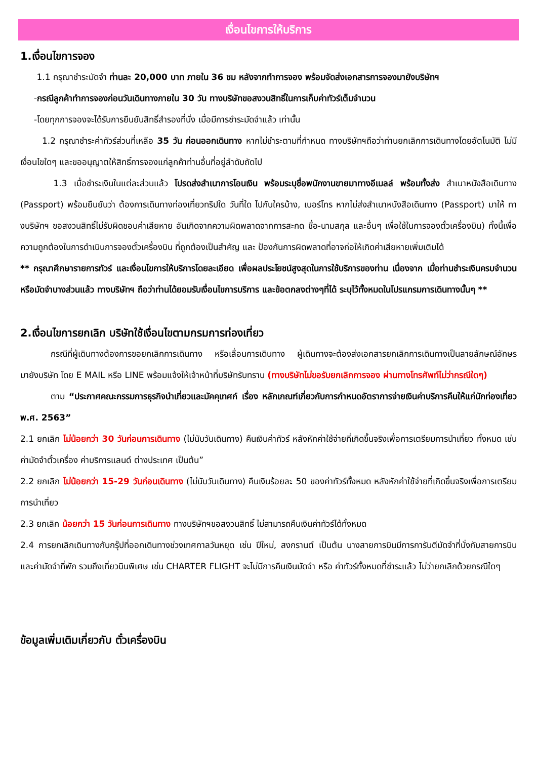เงื่อนไขการให้บริการ
1.เงื่อนไขการจอง
1.1 กรุณาชำระมัดจำ ท่านละ 20,000 บาท ภายใน 36 ชม หลังจากทำการจอง พร้อมจัดส่งเอกสารการจองมายังบริษัทฯ
-กรณีลูกค้าทำการจองก่อนวันเดินทางภายใน 30 วัน ทางบริษัทขอสงวนสิทธิ์ในการเก็บค่าทัวร์เต็มจำนวน
-โดยทุกการจองจะได้รับการยืนยันสิทธิ์สำรองที่นั่ง เมื่อมีการชำระมัดจำแล้ว เท่านั้น
1.2 กรุณาชำระค่าทัวร์ส่วนที่เหลือ 35 วัน ก่อนออกเดินทาง หากไม่ชำระตามที่กำหนด ทางบริษัทฯถือว่าท่านยกเลิกการเดินทางโดยอัตโนมัติ ไม่มีเงื่อนไขใดๆ และขออนุญาตให้สิทธิ์การจองแก่ลูกค้าท่านอื่นที่อยู่ลำดับถัดไป
1.3 เมื่อชำระเงินในแต่ละส่วนแล้ว โปรดส่งสำเนาการโอนเงิน พร้อมระบุชื่อพนักงานขายมาทางอีเมลล์ พร้อมทั้งส่ง สำเนาหนังสือเดินทาง (Passport) พร้อมยืนยันว่า ต้องการเดินทางท่องเที่ยวทริปใด วันที่ใด ไปกับใครบ้าง, เบอร์โทร หากไม่ส่งสำเนาหนังสือเดินทาง (Passport) มาให้ ทางบริษัทฯ ขอสงวนสิทธิ์ไม่รับผิดชอบค่าเสียหาย อันเกิดจากความผิดพลาดจากการสะกด ชื่อ-นามสกุล และอื่นๆ เพื่อใช้ในการจองตั๋วเครื่องบิน) ทั้งนี้เพื่อความถูกต้องในการดำเนินการจองตั๋วเครื่องบิน ที่ถูกต้องเป็นสำคัญ และ ป้องกันการผิดพลาดที่อาจก่อให้เกิดค่าเสียหายเพิ่มเติมได้
** กรุณาศึกษารายการทัวร์ และเงื่อนไขการให้บริการโดยละเอียด เพื่อผลประโยชน์สูงสุดในการใช้บริการของท่าน เนื่องจาก เมื่อท่านชำระเงินครบจำนวนหรือมัดจำบางส่วนแล้ว ทางบริษัทฯ ถือว่าท่านได้ยอมรับเงื่อนไขการบริการ และข้อตกลงต่างๆที่ได้ ระบุไว้ทั้งหมดในโปรแกรมการเดินทางนั้นๆ **
2.เงื่อนไขการยกเลิก บริษัทใช้เงื่อนไขตามกรมการท่องเที่ยว
กรณีที่ผู้เดินทางต้องการขอยกเลิกการเดินทาง หรือเลื่อนการเดินทาง ผู้เดินทางจะต้องส่งเอกสารยกเลิกการเดินทางเป็นลายลักษณ์อักษร มายังบริษัท โดย E MAIL หรือ LINE พร้อมแจ้งให้เจ้าหน้าที่บริษัทรับทราบ (ทางบริษัทไม่ขอรับยกเลิกการจอง ผ่านทางโทรศัพท์ไม่ว่ากรณีใดๆ)
ตาม “ประกาศคณะกรรมการธุรกิจนำเที่ยวและมัคคุเทศก์ เรื่อง หลักเกณฑ์เกี่ยวกับการกำหนดอัตราการจ่ายเงินค่าบริการคืนให้แก่นักท่องเที่ยว พ.ศ. 2563”
2.1 ยกเลิก ไม่น้อยกว่า 30 วันก่อนการเดินทาง (ไม่นับวันเดินทาง) คืนเงินค่าทัวร์ หลังหักค่าใช้จ่ายที่เกิดขึ้นจริงเพื่อการเตรียมการนำเที่ยว ทั้งหมด เช่น ค่ามัดจำตั๋วเครื่อง ค่าบริการแลนด์ ต่างประเทศ เป็นต้น”
2.2 ยกเลิก ไม่น้อยกว่า 15-29 วันก่อนเดินทาง (ไม่นับวันเดินทาง) คืนเงินร้อยละ 50 ของค่าทัวร์ทั้งหมด หลังหักค่าใช้จ่ายที่เกิดขึ้นจริงเพื่อการเตรียมการนำเที่ยว
2.3 ยกเลิก น้อยกว่า 15 วันก่อนการเดินทาง ทางบริษัทฯขอสงวนสิทธิ์ ไม่สามารถคืนเงินค่าทัวร์ได้ทั้งหมด
2.4 การยกเลิกเดินทางกับกรุ๊ปที่ออกเดินทางช่วงเทศกาลวันหยุด เช่น ปีใหม่, สงกรานต์ เป็นต้น บางสายการบินมีการการันตีมัดจำที่นั่งกับสายการบินและค่ามัดจำที่พัก รวมถึงเที่ยวบินพิเศษ เช่น CHARTER FLIGHT จะไม่มีการคืนเงินมัดจำ หรือ ค่าทัวร์ทั้งหมดที่ชำระแล้ว ไม่ว่ายกเลิกด้วยกรณีใดๆ
ข้อมูลเพิ่มเติมเกี่ยวกับ ตั๋วเครื่องบิน